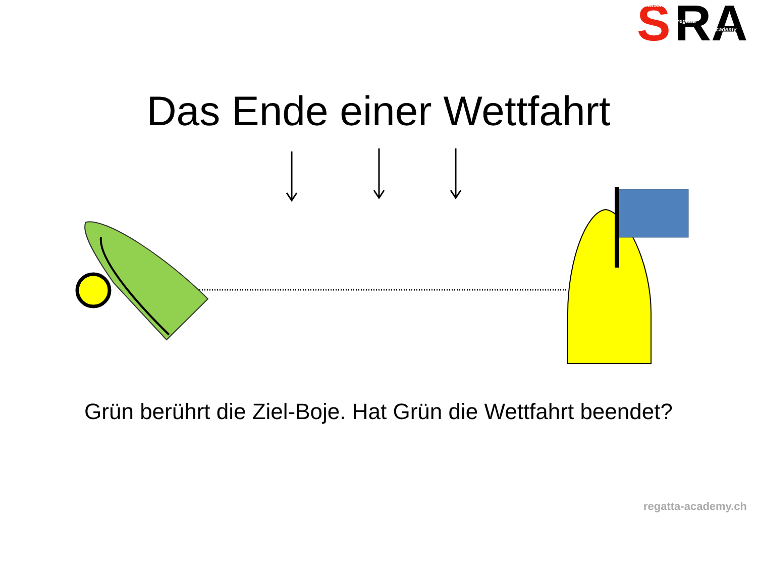S
RA
swiss
regatta
academy
Das Ende einer Wettfahrt
Grün berührt die Ziel-Boje. Hat Grün die Wettfahrt beendet?
regatta-academy.ch